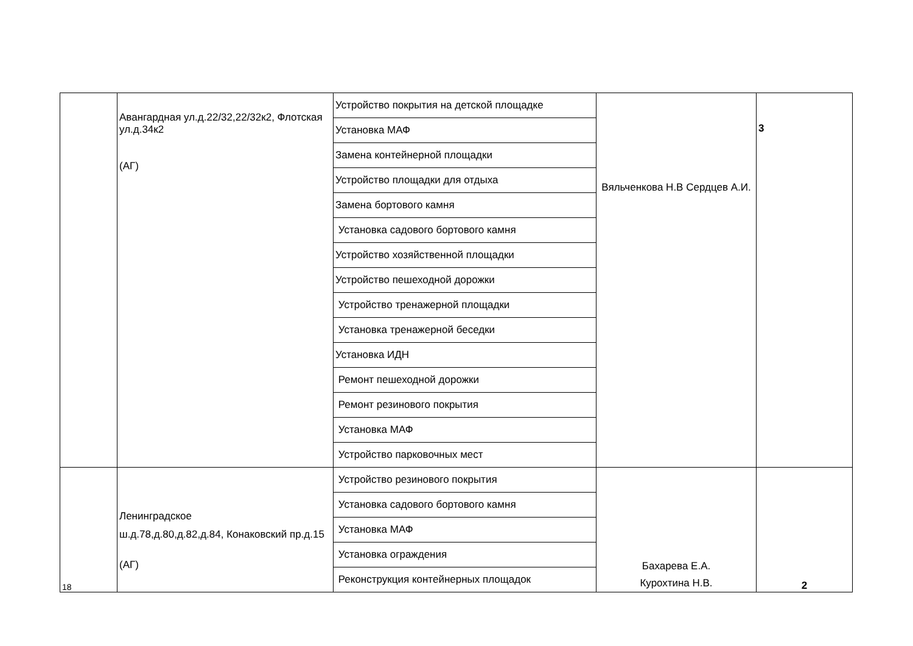| | Авангардная ул.д.22/32,22/32к2, Флотская ул.д.34к2 (АГ) | Устройство покрытия на детской площадке | Вяльченкова Н.В Сердцев А.И. | 3 |
| | | Установка МАФ | | |
| | | Замена контейнерной площадки | | |
| | | Устройство площадки для отдыха | | |
| | | Замена бортового камня | | |
| | | Установка садового бортового камня | | |
| | | Устройство хозяйственной площадки | | |
| | | Устройство пешеходной дорожки | | |
| | | Устройство тренажерной площадки | | |
| | | Установка тренажерной беседки | | |
| | | Установка ИДН | | |
| | | Ремонт пешеходной дорожки | | |
| | | Ремонт резинового покрытия | | |
| | | Установка МАФ | | |
| | | Устройство парковочных мест | | |
| 18 | Ленинградское ш.д.78,д.80,д.82,д.84, Конаковский пр.д.15 (АГ) | Устройство резинового покрытия | Бахарева Е.А. Курохтина Н.В. | 2 |
| | | Установка садового бортового камня | | |
| | | Установка МАФ | | |
| | | Установка ограждения | | |
| | | Реконструкция контейнерных площадок | | |